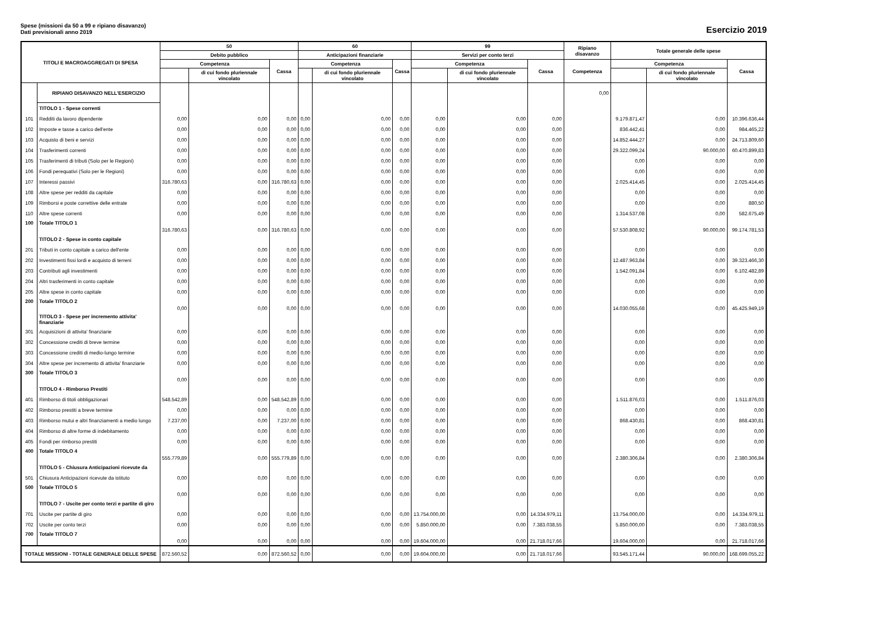Spese (missioni da 50 a 99 e ripiano disavanzo)
Dati previsionali anno 2019
Esercizio 2019
| TITOLI E MACROAGGREGATI DI SPESA | | 50 | | | 60 | | | 99 | | | Ripiano disavanzo | Totale generale delle spese | | |
| --- | --- | --- | --- | --- | --- | --- | --- | --- | --- | --- | --- | --- | --- | --- |
| | | Debito pubblico | | | Anticipazioni finanziarie | | | Servizi per conto terzi | | | | | | |
| | | Competenza | | Cassa | Competenza | | Cassa | Competenza | | Cassa | Competenza | Competenza | | Cassa |
| | | | di cui fondo pluriennale vincolato | | | di cui fondo pluriennale vincolato | | | di cui fondo pluriennale vincolato | | | | di cui fondo pluriennale vincolato | |
| | RIPIANO DISAVANZO NELL'ESERCIZIO | | | | | | | | | | 0,00 | | | |
| | TITOLO 1 - Spese correnti | | | | | | | | | | | | | |
| 101 | Redditi da lavoro dipendente | 0,00 | 0,00 | 0,00 | 0,00 | 0,00 | 0,00 | 0,00 | 0,00 | 0,00 | | 9.179.871,47 | 0,00 | 10.396.636,44 |
| 102 | Imposte e tasse a carico dell'ente | 0,00 | 0,00 | 0,00 | 0,00 | 0,00 | 0,00 | 0,00 | 0,00 | 0,00 | | 836.442,41 | 0,00 | 984.465,22 |
| 103 | Acquisto di beni e servizi | 0,00 | 0,00 | 0,00 | 0,00 | 0,00 | 0,00 | 0,00 | 0,00 | 0,00 | | 14.852.444,27 | 0,00 | 24.713.809,60 |
| 104 | Trasferimenti correnti | 0,00 | 0,00 | 0,00 | 0,00 | 0,00 | 0,00 | 0,00 | 0,00 | 0,00 | | 29.322.099,24 | 90.000,00 | 60.470.899,83 |
| 105 | Trasferimenti di tributi (Solo per le Regioni) | 0,00 | 0,00 | 0,00 | 0,00 | 0,00 | 0,00 | 0,00 | 0,00 | 0,00 | | 0,00 | 0,00 | 0,00 |
| 106 | Fondi perequativi (Solo per le Regioni) | 0,00 | 0,00 | 0,00 | 0,00 | 0,00 | 0,00 | 0,00 | 0,00 | 0,00 | | 0,00 | 0,00 | 0,00 |
| 107 | Interessi passivi | 316.780,63 | 0,00 | 316.780,63 | 0,00 | 0,00 | 0,00 | 0,00 | 0,00 | 0,00 | | 2.025.414,45 | 0,00 | 2.025.414,45 |
| 108 | Altre spese per redditi da capitale | 0,00 | 0,00 | 0,00 | 0,00 | 0,00 | 0,00 | 0,00 | 0,00 | 0,00 | | 0,00 | 0,00 | 0,00 |
| 109 | Rimborsi e poste correttive delle entrate | 0,00 | 0,00 | 0,00 | 0,00 | 0,00 | 0,00 | 0,00 | 0,00 | 0,00 | | 0,00 | 0,00 | 880,50 |
| 110 | Altre spese correnti | 0,00 | 0,00 | 0,00 | 0,00 | 0,00 | 0,00 | 0,00 | 0,00 | 0,00 | | 1.314.537,08 | 0,00 | 582.675,49 |
| 100 | Totale TITOLO 1 | 316.780,63 | 0,00 | 316.780,63 | 0,00 | 0,00 | 0,00 | 0,00 | 0,00 | 0,00 | | 57.530.808,92 | 90.000,00 | 99.174.781,53 |
| | TITOLO 2 - Spese in conto capitale | | | | | | | | | | | | | |
| 201 | Tributi in conto capitale a carico dell'ente | 0,00 | 0,00 | 0,00 | 0,00 | 0,00 | 0,00 | 0,00 | 0,00 | 0,00 | | 0,00 | 0,00 | 0,00 |
| 202 | Investimenti fissi lordi e acquisto di terreni | 0,00 | 0,00 | 0,00 | 0,00 | 0,00 | 0,00 | 0,00 | 0,00 | 0,00 | | 12.487.963,84 | 0,00 | 39.323.466,30 |
| 203 | Contributi agli investimenti | 0,00 | 0,00 | 0,00 | 0,00 | 0,00 | 0,00 | 0,00 | 0,00 | 0,00 | | 1.542.091,84 | 0,00 | 6.102.482,89 |
| 204 | Altri trasferimenti in conto capitale | 0,00 | 0,00 | 0,00 | 0,00 | 0,00 | 0,00 | 0,00 | 0,00 | 0,00 | | 0,00 | 0,00 | 0,00 |
| 205 | Altre spese in conto capitale | 0,00 | 0,00 | 0,00 | 0,00 | 0,00 | 0,00 | 0,00 | 0,00 | 0,00 | | 0,00 | 0,00 | 0,00 |
| 200 | Totale TITOLO 2 | 0,00 | 0,00 | 0,00 | 0,00 | 0,00 | 0,00 | 0,00 | 0,00 | 0,00 | | 14.030.055,68 | 0,00 | 45.425.949,19 |
| | TITOLO 3 - Spese per incremento attivita' finanziarie | | | | | | | | | | | | | |
| 301 | Acquisizioni di attivita' finanziarie | 0,00 | 0,00 | 0,00 | 0,00 | 0,00 | 0,00 | 0,00 | 0,00 | 0,00 | | 0,00 | 0,00 | 0,00 |
| 302 | Concessione crediti di breve termine | 0,00 | 0,00 | 0,00 | 0,00 | 0,00 | 0,00 | 0,00 | 0,00 | 0,00 | | 0,00 | 0,00 | 0,00 |
| 303 | Concessione crediti di medio-lungo termine | 0,00 | 0,00 | 0,00 | 0,00 | 0,00 | 0,00 | 0,00 | 0,00 | 0,00 | | 0,00 | 0,00 | 0,00 |
| 304 | Altre spese per incremento di attivita' finanziarie | 0,00 | 0,00 | 0,00 | 0,00 | 0,00 | 0,00 | 0,00 | 0,00 | 0,00 | | 0,00 | 0,00 | 0,00 |
| 300 | Totale TITOLO 3 | 0,00 | 0,00 | 0,00 | 0,00 | 0,00 | 0,00 | 0,00 | 0,00 | 0,00 | | 0,00 | 0,00 | 0,00 |
| | TITOLO 4 - Rimborso Prestiti | | | | | | | | | | | | | |
| 401 | Rimborso di titoli obbligazionari | 548.542,89 | 0,00 | 548.542,89 | 0,00 | 0,00 | 0,00 | 0,00 | 0,00 | 0,00 | | 1.511.876,03 | 0,00 | 1.511.876,03 |
| 402 | Rimborso prestiti a breve termine | 0,00 | 0,00 | 0,00 | 0,00 | 0,00 | 0,00 | 0,00 | 0,00 | 0,00 | | 0,00 | 0,00 | 0,00 |
| 403 | Rimborso mutui e altri finanziamenti a medio lungo | 7.237,00 | 0,00 | 7.237,00 | 0,00 | 0,00 | 0,00 | 0,00 | 0,00 | 0,00 | | 868.430,81 | 0,00 | 868.430,81 |
| 404 | Rimborso di altre forme di indebitamento | 0,00 | 0,00 | 0,00 | 0,00 | 0,00 | 0,00 | 0,00 | 0,00 | 0,00 | | 0,00 | 0,00 | 0,00 |
| 405 | Fondi per rimborso prestiti | 0,00 | 0,00 | 0,00 | 0,00 | 0,00 | 0,00 | 0,00 | 0,00 | 0,00 | | 0,00 | 0,00 | 0,00 |
| 400 | Totale TITOLO 4 | 555.779,89 | 0,00 | 555.779,89 | 0,00 | 0,00 | 0,00 | 0,00 | 0,00 | 0,00 | | 2.380.306,84 | 0,00 | 2.380.306,84 |
| | TITOLO 5 - Chiusura Anticipazioni ricevute da | | | | | | | | | | | | | |
| 501 | Chiusura Anticipazioni ricevute da istituto | 0,00 | 0,00 | 0,00 | 0,00 | 0,00 | 0,00 | 0,00 | 0,00 | 0,00 | | 0,00 | 0,00 | 0,00 |
| 500 | Totale TITOLO 5 | 0,00 | 0,00 | 0,00 | 0,00 | 0,00 | 0,00 | 0,00 | 0,00 | 0,00 | | 0,00 | 0,00 | 0,00 |
| | TITOLO 7 - Uscite per conto terzi e partite di giro | | | | | | | | | | | | | |
| 701 | Uscite per partite di giro | 0,00 | 0,00 | 0,00 | 0,00 | 0,00 | 0,00 | 13.754.000,00 | 0,00 | 14.334.979,11 | | 13.754.000,00 | 0,00 | 14.334.979,11 |
| 702 | Uscite per conto terzi | 0,00 | 0,00 | 0,00 | 0,00 | 0,00 | 0,00 | 5.850.000,00 | 0,00 | 7.383.038,55 | | 5.850.000,00 | 0,00 | 7.383.038,55 |
| 700 | Totale TITOLO 7 | 0,00 | 0,00 | 0,00 | 0,00 | 0,00 | 0,00 | 19.604.000,00 | 0,00 | 21.718.017,66 | | 19.604.000,00 | 0,00 | 21.718.017,66 |
| TOTALE MISSIONI - TOTALE GENERALE DELLE SPESE | | 872.560,52 | 0,00 | 872.560,52 | 0,00 | 0,00 | 0,00 | 19.604.000,00 | 0,00 | 21.718.017,66 | | 93.545.171,44 | 90.000,00 | 168.699.055,22 |